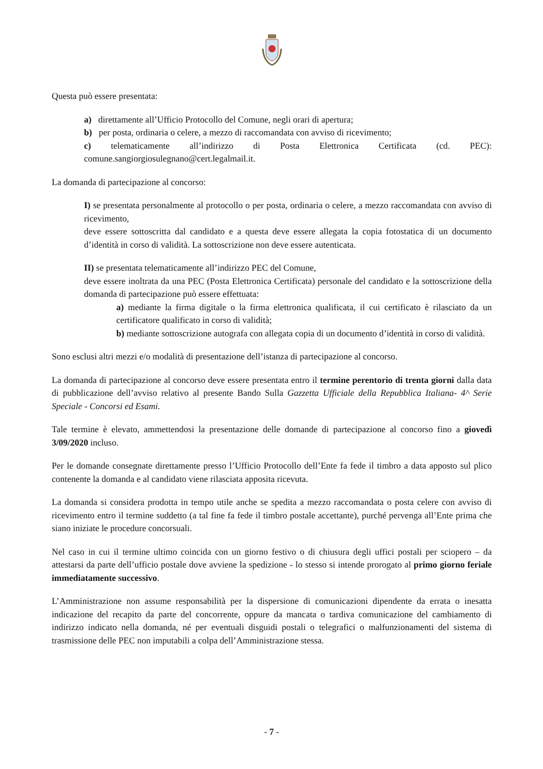Questa può essere presentata:
a) direttamente all’Ufficio Protocollo del Comune, negli orari di apertura;
b) per posta, ordinaria o celere, a mezzo di raccomandata con avviso di ricevimento;
c) telematicamente all’indirizzo di Posta Elettronica Certificata (cd. PEC): comune.sangiorgiosulegnano@cert.legalmail.it.
La domanda di partecipazione al concorso:
I) se presentata personalmente al protocollo o per posta, ordinaria o celere, a mezzo raccomandata con avviso di ricevimento,
deve essere sottoscritta dal candidato e a questa deve essere allegata la copia fotostatica di un documento d’identità in corso di validità. La sottoscrizione non deve essere autenticata.
II) se presentata telematicamente all’indirizzo PEC del Comune,
deve essere inoltrata da una PEC (Posta Elettronica Certificata) personale del candidato e la sottoscrizione della domanda di partecipazione può essere effettuata:
a) mediante la firma digitale o la firma elettronica qualificata, il cui certificato è rilasciato da un certificatore qualificato in corso di validità;
b) mediante sottoscrizione autografa con allegata copia di un documento d’identità in corso di validità.
Sono esclusi altri mezzi e/o modalità di presentazione dell’istanza di partecipazione al concorso.
La domanda di partecipazione al concorso deve essere presentata entro il termine perentorio di trenta giorni dalla data di pubblicazione dell’avviso relativo al presente Bando Sulla Gazzetta Ufficiale della Repubblica Italiana- 4^ Serie Speciale - Concorsi ed Esami.
Tale termine è elevato, ammettendosi la presentazione delle domande di partecipazione al concorso fino a giovedì 3/09/2020 incluso.
Per le domande consegnate direttamente presso l’Ufficio Protocollo dell’Ente fa fede il timbro a data apposto sul plico contenente la domanda e al candidato viene rilasciata apposita ricevuta.
La domanda si considera prodotta in tempo utile anche se spedita a mezzo raccomandata o posta celere con avviso di ricevimento entro il termine suddetto (a tal fine fa fede il timbro postale accettante), purché pervenga all’Ente prima che siano iniziate le procedure concorsuali.
Nel caso in cui il termine ultimo coincida con un giorno festivo o di chiusura degli uffici postali per sciopero – da attestarsi da parte dell’ufficio postale dove avviene la spedizione - lo stesso si intende prorogato al primo giorno feriale immediatamente successivo.
L’Amministrazione non assume responsabilità per la dispersione di comunicazioni dipendente da errata o inesatta indicazione del recapito da parte del concorrente, oppure da mancata o tardiva comunicazione del cambiamento di indirizzo indicato nella domanda, né per eventuali disguidi postali o telegrafici o malfunzionamenti del sistema di trasmissione delle PEC non imputabili a colpa dell’Amministrazione stessa.
- 7 -